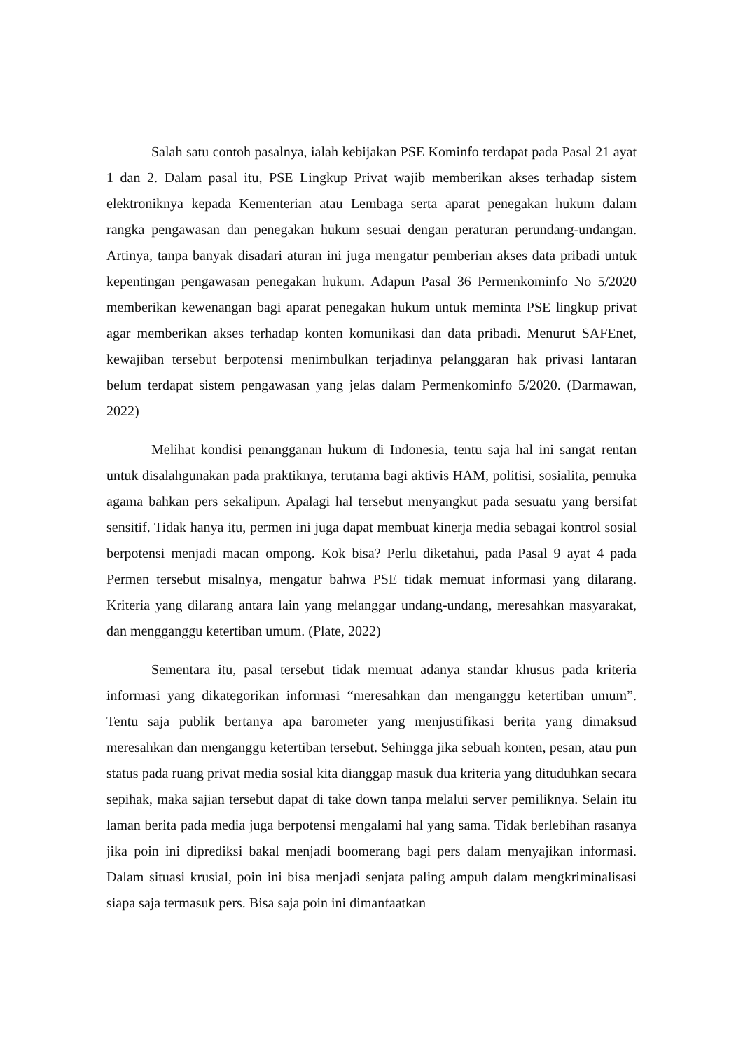Salah satu contoh pasalnya, ialah kebijakan PSE Kominfo terdapat pada Pasal 21 ayat 1 dan 2. Dalam pasal itu, PSE Lingkup Privat wajib memberikan akses terhadap sistem elektroniknya kepada Kementerian atau Lembaga serta aparat penegakan hukum dalam rangka pengawasan dan penegakan hukum sesuai dengan peraturan perundang-undangan. Artinya, tanpa banyak disadari aturan ini juga mengatur pemberian akses data pribadi untuk kepentingan pengawasan penegakan hukum. Adapun Pasal 36 Permenkominfo No 5/2020 memberikan kewenangan bagi aparat penegakan hukum untuk meminta PSE lingkup privat agar memberikan akses terhadap konten komunikasi dan data pribadi. Menurut SAFEnet, kewajiban tersebut berpotensi menimbulkan terjadinya pelanggaran hak privasi lantaran belum terdapat sistem pengawasan yang jelas dalam Permenkominfo 5/2020. (Darmawan, 2022)
Melihat kondisi penangganan hukum di Indonesia, tentu saja hal ini sangat rentan untuk disalahgunakan pada praktiknya, terutama bagi aktivis HAM, politisi, sosialita, pemuka agama bahkan pers sekalipun. Apalagi hal tersebut menyangkut pada sesuatu yang bersifat sensitif. Tidak hanya itu, permen ini juga dapat membuat kinerja media sebagai kontrol sosial berpotensi menjadi macan ompong. Kok bisa? Perlu diketahui, pada Pasal 9 ayat 4 pada Permen tersebut misalnya, mengatur bahwa PSE tidak memuat informasi yang dilarang. Kriteria yang dilarang antara lain yang melanggar undang-undang, meresahkan masyarakat, dan mengganggu ketertiban umum. (Plate, 2022)
Sementara itu, pasal tersebut tidak memuat adanya standar khusus pada kriteria informasi yang dikategorikan informasi “meresahkan dan menganggu ketertiban umum”. Tentu saja publik bertanya apa barometer yang menjustifikasi berita yang dimaksud meresahkan dan menganggu ketertiban tersebut. Sehingga jika sebuah konten, pesan, atau pun status pada ruang privat media sosial kita dianggap masuk dua kriteria yang dituduhkan secara sepihak, maka sajian tersebut dapat di take down tanpa melalui server pemiliknya. Selain itu laman berita pada media juga berpotensi mengalami hal yang sama. Tidak berlebihan rasanya jika poin ini diprediksi bakal menjadi boomerang bagi pers dalam menyajikan informasi. Dalam situasi krusial, poin ini bisa menjadi senjata paling ampuh dalam mengkriminalisasi siapa saja termasuk pers. Bisa saja poin ini dimanfaatkan